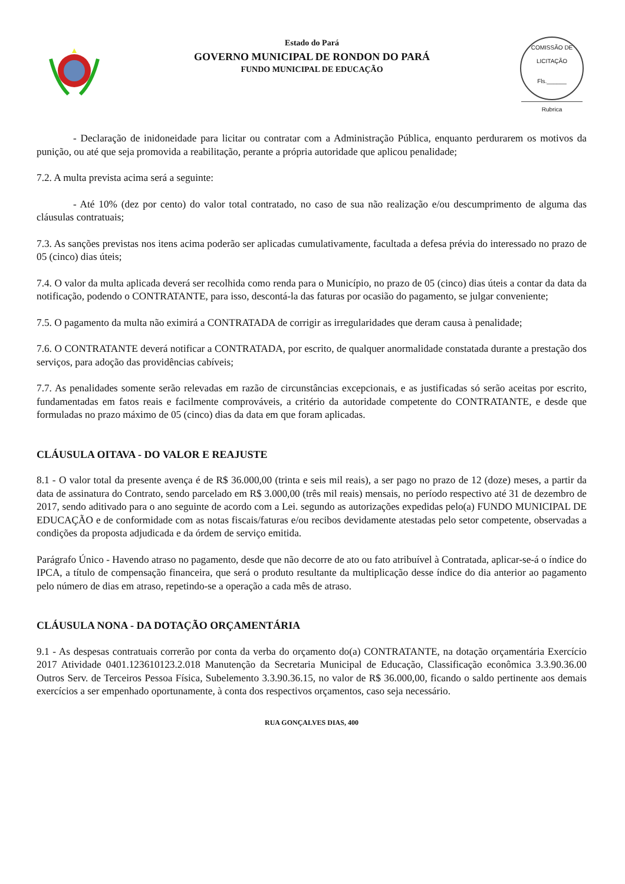Estado do Pará
GOVERNO MUNICIPAL DE RONDON DO PARÁ
FUNDO MUNICIPAL DE EDUCAÇÃO
COMISSÃO DE LICITAÇÃO
Fls.______
Rubrica
- Declaração de inidoneidade para licitar ou contratar com a Administração Pública, enquanto perdurarem os motivos da punição, ou até que seja promovida a reabilitação, perante a própria autoridade que aplicou penalidade;
7.2. A multa prevista acima será a seguinte:
- Até 10% (dez por cento) do valor total contratado, no caso de sua não realização e/ou descumprimento de alguma das cláusulas contratuais;
7.3. As sanções previstas nos itens acima poderão ser aplicadas cumulativamente, facultada a defesa prévia do interessado no prazo de 05 (cinco) dias úteis;
7.4. O valor da multa aplicada deverá ser recolhida como renda para o Município, no prazo de 05 (cinco) dias úteis a contar da data da notificação, podendo o CONTRATANTE, para isso, descontá-la das faturas por ocasião do pagamento, se julgar conveniente;
7.5. O pagamento da multa não eximirá a CONTRATADA de corrigir as irregularidades que deram causa à penalidade;
7.6. O CONTRATANTE deverá notificar a CONTRATADA, por escrito, de qualquer anormalidade constatada durante a prestação dos serviços, para adoção das providências cabíveis;
7.7. As penalidades somente serão relevadas em razão de circunstâncias excepcionais, e as justificadas só serão aceitas por escrito, fundamentadas em fatos reais e facilmente comprováveis, a critério da autoridade competente do CONTRATANTE, e desde que formuladas no prazo máximo de 05 (cinco) dias da data em que foram aplicadas.
CLÁUSULA OITAVA - DO VALOR E REAJUSTE
8.1 - O valor total da presente avença é de R$ 36.000,00 (trinta e seis mil reais), a ser pago no prazo de 12 (doze) meses, a partir da data de assinatura do Contrato, sendo parcelado em R$ 3.000,00 (três mil reais) mensais, no período respectivo até 31 de dezembro de 2017, sendo aditivado para o ano seguinte de acordo com a Lei. segundo as autorizações expedidas pelo(a) FUNDO MUNICIPAL DE EDUCAÇÃO e de conformidade com as notas fiscais/faturas e/ou recibos devidamente atestadas pelo setor competente, observadas a condições da proposta adjudicada e da órdem de serviço emitida.
Parágrafo Único - Havendo atraso no pagamento, desde que não decorre de ato ou fato atribuível à Contratada, aplicar-se-á o índice do IPCA, a título de compensação financeira, que será o produto resultante da multiplicação desse índice do dia anterior ao pagamento pelo número de dias em atraso, repetindo-se a operação a cada mês de atraso.
CLÁUSULA NONA - DA DOTAÇÃO ORÇAMENTÁRIA
9.1 - As despesas contratuais correrão por conta da verba do orçamento do(a) CONTRATANTE, na dotação orçamentária Exercício 2017 Atividade 0401.123610123.2.018 Manutenção da Secretaria Municipal de Educação, Classificação econômica 3.3.90.36.00 Outros Serv. de Terceiros Pessoa Física, Subelemento 3.3.90.36.15, no valor de R$ 36.000,00, ficando o saldo pertinente aos demais exercícios a ser empenhado oportunamente, à conta dos respectivos orçamentos, caso seja necessário.
RUA GONÇALVES DIAS, 400